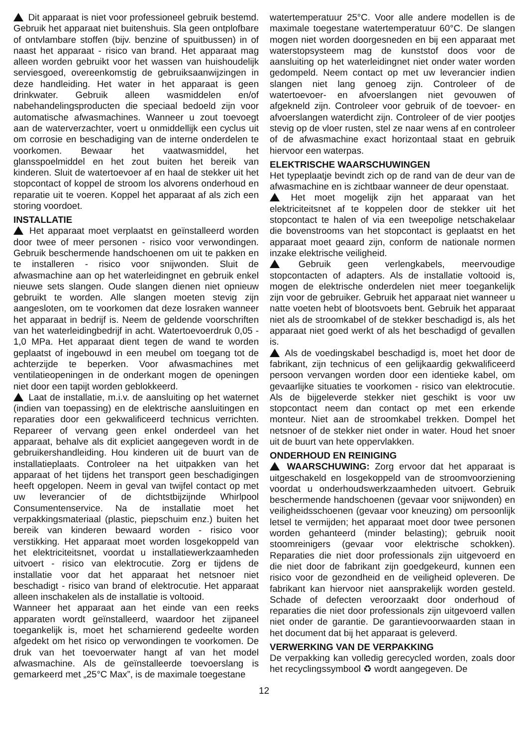Dit apparaat is niet voor professioneel gebruik bestemd. Gebruik het apparaat niet buitenshuis. Sla geen ontplofbare of ontvlambare stoffen (bijv. benzine of spuitbussen) in of naast het apparaat - risico van brand. Het apparaat mag alleen worden gebruikt voor het wassen van huishoudelijk serviesgoed, overeenkomstig de gebruiksaanwijzingen in deze handleiding. Het water in het apparaat is geen drinkwater. Gebruik alleen wasmiddelen en/of nabehandelingsproducten die speciaal bedoeld zijn voor automatische afwasmachines. Wanneer u zout toevoegt aan de waterverzachter, voert u onmiddellijk een cyclus uit om corrosie en beschadiging van de interne onderdelen te voorkomen. Bewaar het vaatwasmiddel, het glansspoelmiddel en het zout buiten het bereik van kinderen. Sluit de watertoevoer af en haal de stekker uit het stopcontact of koppel de stroom los alvorens onderhoud en reparatie uit te voeren. Koppel het apparaat af als zich een storing voordoet.
INSTALLATIE
Het apparaat moet verplaatst en geïnstalleerd worden door twee of meer personen - risico voor verwondingen. Gebruik beschermende handschoenen om uit te pakken en te installeren - risico voor snijwonden. Sluit de afwasmachine aan op het waterleidingnet en gebruik enkel nieuwe sets slangen. Oude slangen dienen niet opnieuw gebruikt te worden. Alle slangen moeten stevig zijn aangesloten, om te voorkomen dat deze losraken wanneer het apparaat in bedrijf is. Neem de geldende voorschriften van het waterleidingbedrijf in acht. Watertoevoerdruk 0,05 - 1,0 MPa. Het apparaat dient tegen de wand te worden geplaatst of ingebouwd in een meubel om toegang tot de achterzijde te beperken. Voor afwasmachines met ventilatieopeningen in de onderkant mogen de openingen niet door een tapijt worden geblokkeerd.
Laat de installatie, m.i.v. de aansluiting op het waternet (indien van toepassing) en de elektrische aansluitingen en reparaties door een gekwalificeerd technicus verrichten. Repareer of vervang geen enkel onderdeel van het apparaat, behalve als dit expliciet aangegeven wordt in de gebruikershandleiding. Hou kinderen uit de buurt van de installatieplaats. Controleer na het uitpakken van het apparaat of het tijdens het transport geen beschadigingen heeft opgelopen. Neem in geval van twijfel contact op met uw leverancier of de dichtstbijzijnde Whirlpool Consumentenservice. Na de installatie moet het verpakkingsmateriaal (plastic, piepschuim enz.) buiten het bereik van kinderen bewaard worden - risico voor verstikking. Het apparaat moet worden losgekoppeld van het elektriciteitsnet, voordat u installatiewerkzaamheden uitvoert - risico van elektrocutie. Zorg er tijdens de installatie voor dat het apparaat het netsnoer niet beschadigt - risico van brand of elektrocutie. Het apparaat alleen inschakelen als de installatie is voltooid.
Wanneer het apparaat aan het einde van een reeks apparaten wordt geïnstalleerd, waardoor het zijpaneel toegankelijk is, moet het scharnierend gedeelte worden afgedekt om het risico op verwondingen te voorkomen. De druk van het toevoerwater hangt af van het model afwasmachine. Als de geïnstalleerde toevoerslang is gemarkeerd met „25°C Max”, is de maximale toegestane
watertemperatuur 25°C. Voor alle andere modellen is de maximale toegestane watertemperatuur 60°C. De slangen mogen niet worden doorgesneden en bij een apparaat met waterstopsysteem mag de kunststof doos voor de aansluiting op het waterleidingnet niet onder water worden gedompeld. Neem contact op met uw leverancier indien slangen niet lang genoeg zijn. Controleer of de watertoevoer- en afvoerslangen niet gevouwen of afgekneld zijn. Controleer voor gebruik of de toevoer- en afvoerslangen waterdicht zijn. Controleer of de vier pootjes stevig op de vloer rusten, stel ze naar wens af en controleer of de afwasmachine exact horizontaal staat en gebruik hiervoor een waterpas.
ELEKTRISCHE WAARSCHUWINGEN
Het typeplaatje bevindt zich op de rand van de deur van de afwasmachine en is zichtbaar wanneer de deur openstaat.
Het moet mogelijk zijn het apparaat van het elektriciteitsnet af te koppelen door de stekker uit het stopcontact te halen of via een tweepolige netschakelaar die bovenstrooms van het stopcontact is geplaatst en het apparaat moet geaard zijn, conform de nationale normen inzake elektrische veiligheid.
Gebruik geen verlengkabels, meervoudige stopcontacten of adapters. Als de installatie voltooid is, mogen de elektrische onderdelen niet meer toegankelijk zijn voor de gebruiker. Gebruik het apparaat niet wanneer u natte voeten hebt of blootsvoets bent. Gebruik het apparaat niet als de stroomkabel of de stekker beschadigd is, als het apparaat niet goed werkt of als het beschadigd of gevallen is.
Als de voedingskabel beschadigd is, moet het door de fabrikant, zijn technicus of een gelijkaardig gekwalificeerd persoon vervangen worden door een identieke kabel, om gevaarlijke situaties te voorkomen - risico van elektrocutie. Als de bijgeleverde stekker niet geschikt is voor uw stopcontact neem dan contact op met een erkende monteur. Niet aan de stroomkabel trekken. Dompel het netsnoer of de stekker niet onder in water. Houd het snoer uit de buurt van hete oppervlakken.
ONDERHOUD EN REINIGING
WAARSCHUWING: Zorg ervoor dat het apparaat is uitgeschakeld en losgekoppeld van de stroomvoorziening voordat u onderhoudswerkzaamheden uitvoert. Gebruik beschermende handschoenen (gevaar voor snijwonden) en veiligheidsschoenen (gevaar voor kneuzing) om persoonlijk letsel te vermijden; het apparaat moet door twee personen worden gehanteerd (minder belasting); gebruik nooit stoomreinigers (gevaar voor elektrische schokken). Reparaties die niet door professionals zijn uitgevoerd en die niet door de fabrikant zijn goedgekeurd, kunnen een risico voor de gezondheid en de veiligheid opleveren. De fabrikant kan hiervoor niet aansprakelijk worden gesteld. Schade of defecten veroorzaakt door onderhoud of reparaties die niet door professionals zijn uitgevoerd vallen niet onder de garantie. De garantievoorwaarden staan in het document dat bij het apparaat is geleverd.
VERWERKING VAN DE VERPAKKING
De verpakking kan volledig gerecycled worden, zoals door het recyclingssymbool ♻ wordt aangegeven. De
12